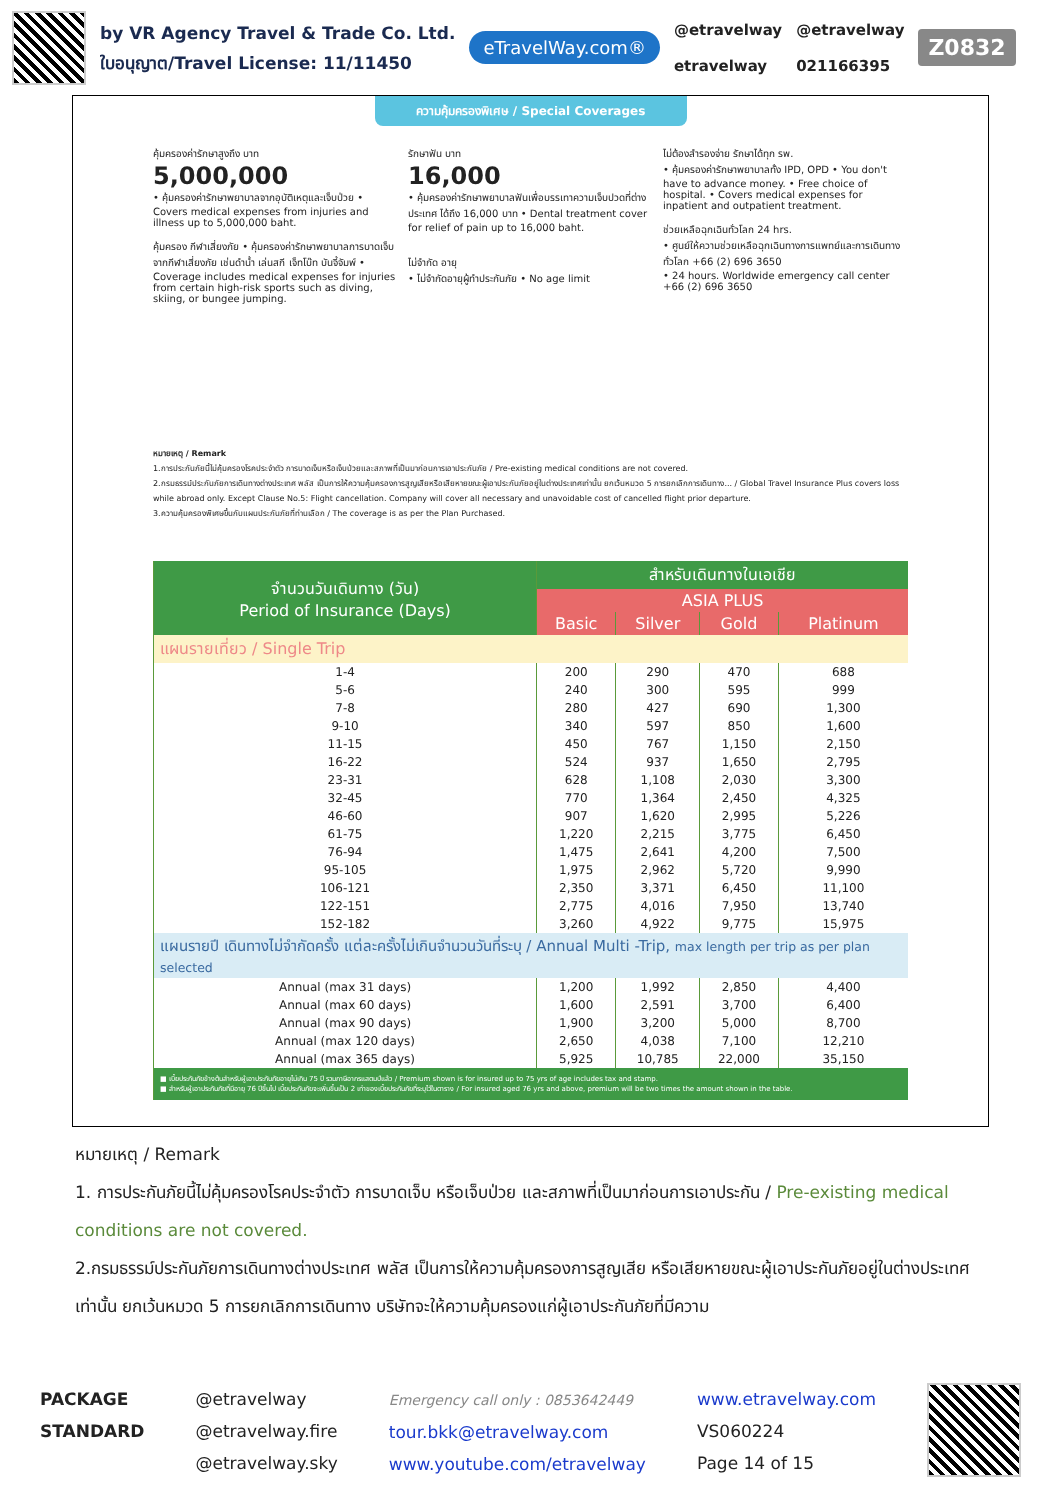by VR Agency Travel & Trade Co. Ltd.
ใบอนุญาต/Travel License: 11/11450
eTravelWay.com®
@etravelway
etravelway
@etravelway
021166395
Z0832
ความคุ้มครองพิเศษ / Special Coverages
คุ้มครองค่ารักษาสูงถึง บาท
5,000,000
• คุ้มครองค่ารักษาพยาบาลจากอุบัติเหตุและเจ็บป่วย • Covers medical expenses from injuries and illness up to 5,000,000 baht.
คุ้มครอง กีฬาเสี่ยงภัย • คุ้มครองค่ารักษาพยาบาลการบาดเจ็บจากกีฬาเสี่ยงภัย เช่นดำน้ำ เล่นสกี เจ็ทโบ๊ท บันจี้จัมพ์ • Coverage includes medical expenses for injuries from certain high-risk sports such as diving, skiing, or bungee jumping.
รักษาฟัน บาท
16,000
• คุ้มครองค่ารักษาพยาบาลฟันเพื่อบรรเทาความเจ็บปวดที่ต่างประเทศ ได้ถึง 16,000 บาท • Dental treatment cover for relief of pain up to 16,000 baht.
ไม่จำกัด อายุ
• ไม่จำกัดอายุผู้ทำประกันภัย • No age limit
ไม่ต้องสำรองจ่าย รักษาได้ทุก รพ.
• คุ้มครองค่ารักษาพยาบาลทั้ง IPD, OPD • You don't have to advance money. • Free choice of hospital. • Covers medical expenses for inpatient and outpatient treatment.
ช่วยเหลือฉุกเฉินทั่วโลก 24 hrs.
• ศูนย์ให้ความช่วยเหลือฉุกเฉินทางการแพทย์และการเดินทางทั่วโลก +66 (2) 696 3650
• 24 hours. Worldwide emergency call center +66 (2) 696 3650
หมายเหตุ / Remark
1.การประกันภัยนี้ไม่คุ้มครองโรคประจำตัว การบาดเจ็บหรือเจ็บป่วยและสภาพที่เป็นมาก่อนการเอาประกันภัย / Pre-existing medical conditions are not covered.
2.กรมธรรม์ประกันภัยการเดินทางต่างประเทศ พลัส เป็นการให้ความคุ้มครองการสูญเสียหรือเสียหายขณะผู้เอาประกันภัยอยู่ในต่างประเทศเท่านั้น ยกเว้นหมวด 5 การยกเลิกการเดินทาง... / Global Travel Insurance Plus covers loss while abroad only. Except Clause No.5: Flight cancellation. Company will cover all necessary and unavoidable cost of cancelled flight prior departure.
3.ความคุ้มครองพิเศษขึ้นกับแผนประกันภัยที่ท่านเลือก / The coverage is as per the Plan Purchased.
| จำนวนวันเดินทาง (วัน) Period of Insurance (Days) | สำหรับเดินทางในเอเชีย | | | |
| --- | --- | --- | --- | --- |
| | ASIA PLUS | | | |
| | Basic | Silver | Gold | Platinum |
| แผนรายเที่ยว / Single Trip | | | | |
| 1-4 | 200 | 290 | 470 | 688 |
| 5-6 | 240 | 300 | 595 | 999 |
| 7-8 | 280 | 427 | 690 | 1,300 |
| 9-10 | 340 | 597 | 850 | 1,600 |
| 11-15 | 450 | 767 | 1,150 | 2,150 |
| 16-22 | 524 | 937 | 1,650 | 2,795 |
| 23-31 | 628 | 1,108 | 2,030 | 3,300 |
| 32-45 | 770 | 1,364 | 2,450 | 4,325 |
| 46-60 | 907 | 1,620 | 2,995 | 5,226 |
| 61-75 | 1,220 | 2,215 | 3,775 | 6,450 |
| 76-94 | 1,475 | 2,641 | 4,200 | 7,500 |
| 95-105 | 1,975 | 2,962 | 5,720 | 9,990 |
| 106-121 | 2,350 | 3,371 | 6,450 | 11,100 |
| 122-151 | 2,775 | 4,016 | 7,950 | 13,740 |
| 152-182 | 3,260 | 4,922 | 9,775 | 15,975 |
| แผนรายปี เดินทางไม่จำกัดครั้ง แต่ละครั้งไม่เกินจำนวนวันที่ระบุ / Annual Multi -Trip, max length per trip as per plan selected | | | | |
| Annual (max 31 days) | 1,200 | 1,992 | 2,850 | 4,400 |
| Annual (max 60 days) | 1,600 | 2,591 | 3,700 | 6,400 |
| Annual (max 90 days) | 1,900 | 3,200 | 5,000 | 8,700 |
| Annual (max 120 days) | 2,650 | 4,038 | 7,100 | 12,210 |
| Annual (max 365 days) | 5,925 | 10,785 | 22,000 | 35,150 |
| ■ เบี้ยประกันภัยข้างต้นสำหรับผู้เอาประกันภัยอายุไม่เกิน 75 ปี รวมภาษีอากรแสตมป์แล้ว / Premium shown is for insured up to 75 yrs of age includes tax and stamp. ■ สำหรับผู้เอาประกันภัยที่มีอายุ 76 ปีขึ้นไป เบี้ยประกันภัยจะเพิ่มขึ้นเป็น 2 เท่าของเบี้ยประกันภัยที่ระบุไว้ในตาราง / For insured aged 76 yrs and above, premium will be two times the amount shown in the table. | | | | |
หมายเหตุ / Remark
1. การประกันภัยนี้ไม่คุ้มครองโรคประจำตัว การบาดเจ็บ หรือเจ็บป่วย และสภาพที่เป็นมาก่อนการเอาประกัน / Pre-existing medical conditions are not covered.
2.กรมธรรม์ประกันภัยการเดินทางต่างประเทศ พลัส เป็นการให้ความคุ้มครองการสูญเสีย หรือเสียหายขณะผู้เอาประกันภัยอยู่ในต่างประเทศเท่านั้น ยกเว้นหมวด 5 การยกเลิกการเดินทาง บริษัทจะให้ความคุ้มครองแก่ผู้เอาประกันภัยที่มีความ
PACKAGE
STANDARD
@etravelway
@etravelway.fire
@etravelway.sky
Emergency call only : 0853642449
tour.bkk@etravelway.com
www.youtube.com/etravelway
www.etravelway.com
VS060224
Page 14 of 15